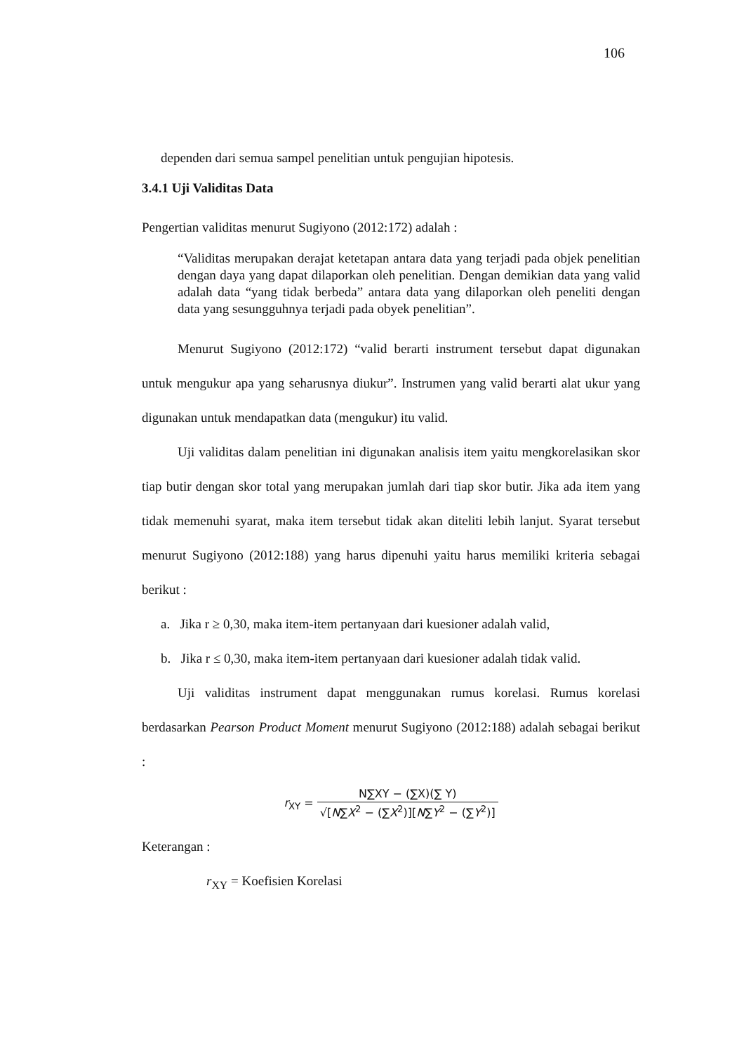106
dependen dari semua sampel penelitian untuk pengujian hipotesis.
3.4.1 Uji Validitas Data
Pengertian validitas menurut Sugiyono (2012:172) adalah :
“Validitas merupakan derajat ketetapan antara data yang terjadi pada objek penelitian dengan daya yang dapat dilaporkan oleh penelitian. Dengan demikian data yang valid adalah data “yang tidak berbeda” antara data yang dilaporkan oleh peneliti dengan data yang sesungguhnya terjadi pada obyek penelitian”.
Menurut Sugiyono (2012:172) “valid berarti instrument tersebut dapat digunakan untuk mengukur apa yang seharusnya diukur”. Instrumen yang valid berarti alat ukur yang digunakan untuk mendapatkan data (mengukur) itu valid.
Uji validitas dalam penelitian ini digunakan analisis item yaitu mengkorelasikan skor tiap butir dengan skor total yang merupakan jumlah dari tiap skor butir. Jika ada item yang tidak memenuhi syarat, maka item tersebut tidak akan diteliti lebih lanjut. Syarat tersebut menurut Sugiyono (2012:188) yang harus dipenuhi yaitu harus memiliki kriteria sebagai berikut :
a. Jika r ≥ 0,30, maka item-item pertanyaan dari kuesioner adalah valid,
b. Jika r ≤ 0,30, maka item-item pertanyaan dari kuesioner adalah tidak valid.
Uji validitas instrument dapat menggunakan rumus korelasi. Rumus korelasi berdasarkan Pearson Product Moment menurut Sugiyono (2012:188) adalah sebagai berikut :
r<sub>XY</sub> = N∑XY − (∑X)(∑ Y) √[N∑X<sup>2</sup> − (∑X<sup>2</sup>)][N∑Y<sup>2</sup> − (∑Y<sup>2</sup>)]
Keterangan :
r<sub>XY</sub> = Koefisien Korelasi